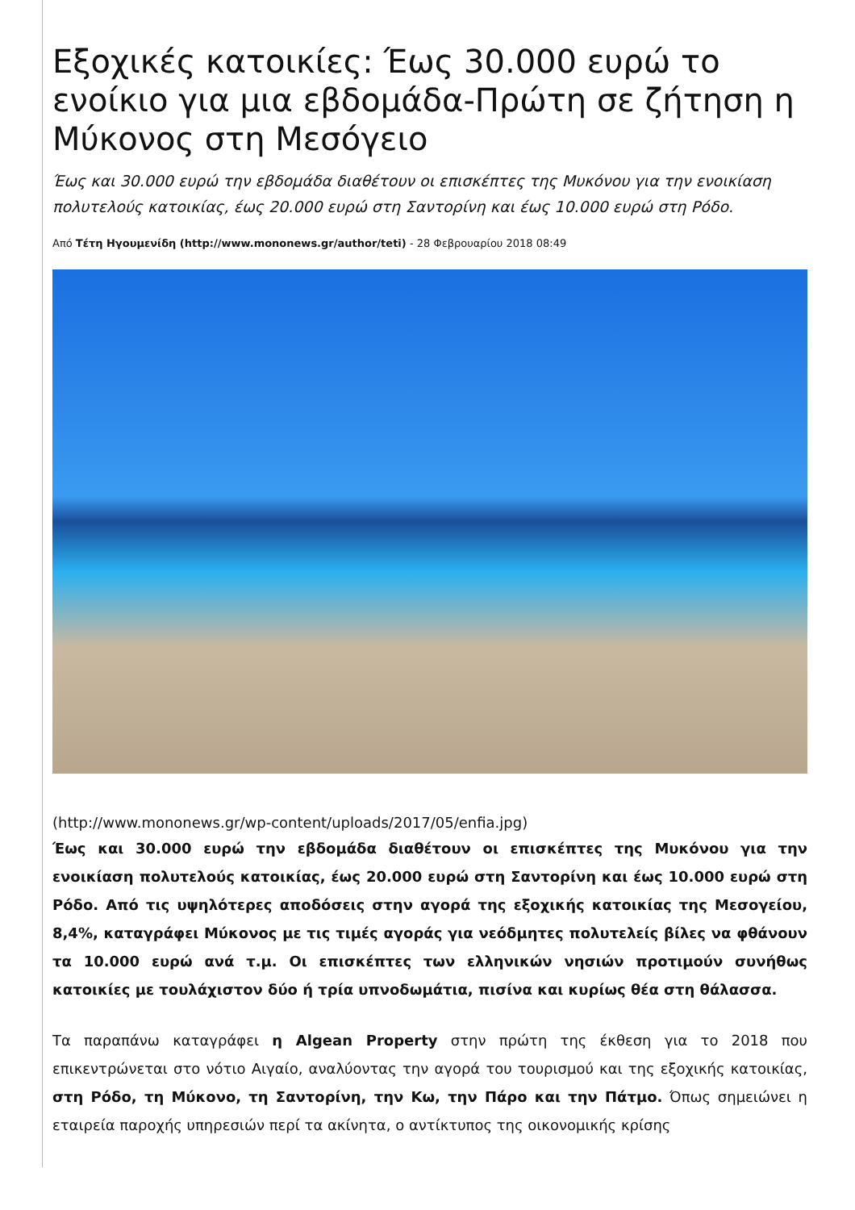Εξοχικές κατοικίες: Έως 30.000 ευρώ το ενοίκιο για μια εβδομάδα-Πρώτη σε ζήτηση η Μύκονος στη Μεσόγειο
Έως και 30.000 ευρώ την εβδομάδα διαθέτουν οι επισκέπτες της Μυκόνου για την ενοικίαση πολυτελούς κατοικίας, έως 20.000 ευρώ στη Σαντορίνη και έως 10.000 ευρώ στη Ρόδο.
Από Τέτη Ηγουμενίδη (http://www.mononews.gr/author/teti) - 28 Φεβρουαρίου 2018 08:49
(http://www.mononews.gr/wp-content/uploads/2017/05/enfia.jpg)
Έως και 30.000 ευρώ την εβδομάδα διαθέτουν οι επισκέπτες της Μυκόνου για την ενοικίαση πολυτελούς κατοικίας, έως 20.000 ευρώ στη Σαντορίνη και έως 10.000 ευρώ στη Ρόδο. Από τις υψηλότερες αποδόσεις στην αγορά της εξοχικής κατοικίας της Μεσογείου, 8,4%, καταγράφει Μύκονος με τις τιμές αγοράς για νεόδμητες πολυτελείς βίλες να φθάνουν τα 10.000 ευρώ ανά τ.μ. Οι επισκέπτες των ελληνικών νησιών προτιμούν συνήθως κατοικίες με τουλάχιστον δύο ή τρία υπνοδωμάτια, πισίνα και κυρίως θέα στη θάλασσα.
Τα παραπάνω καταγράφει η Algean Property στην πρώτη της έκθεση για το 2018 που επικεντρώνεται στο νότιο Αιγαίο, αναλύοντας την αγορά του τουρισμού και της εξοχικής κατοικίας, στη Ρόδο, τη Μύκονο, τη Σαντορίνη, την Κω, την Πάρο και την Πάτμο. Όπως σημειώνει η εταιρεία παροχής υπηρεσιών περί τα ακίνητα, ο αντίκτυπος της οικονομικής κρίσης